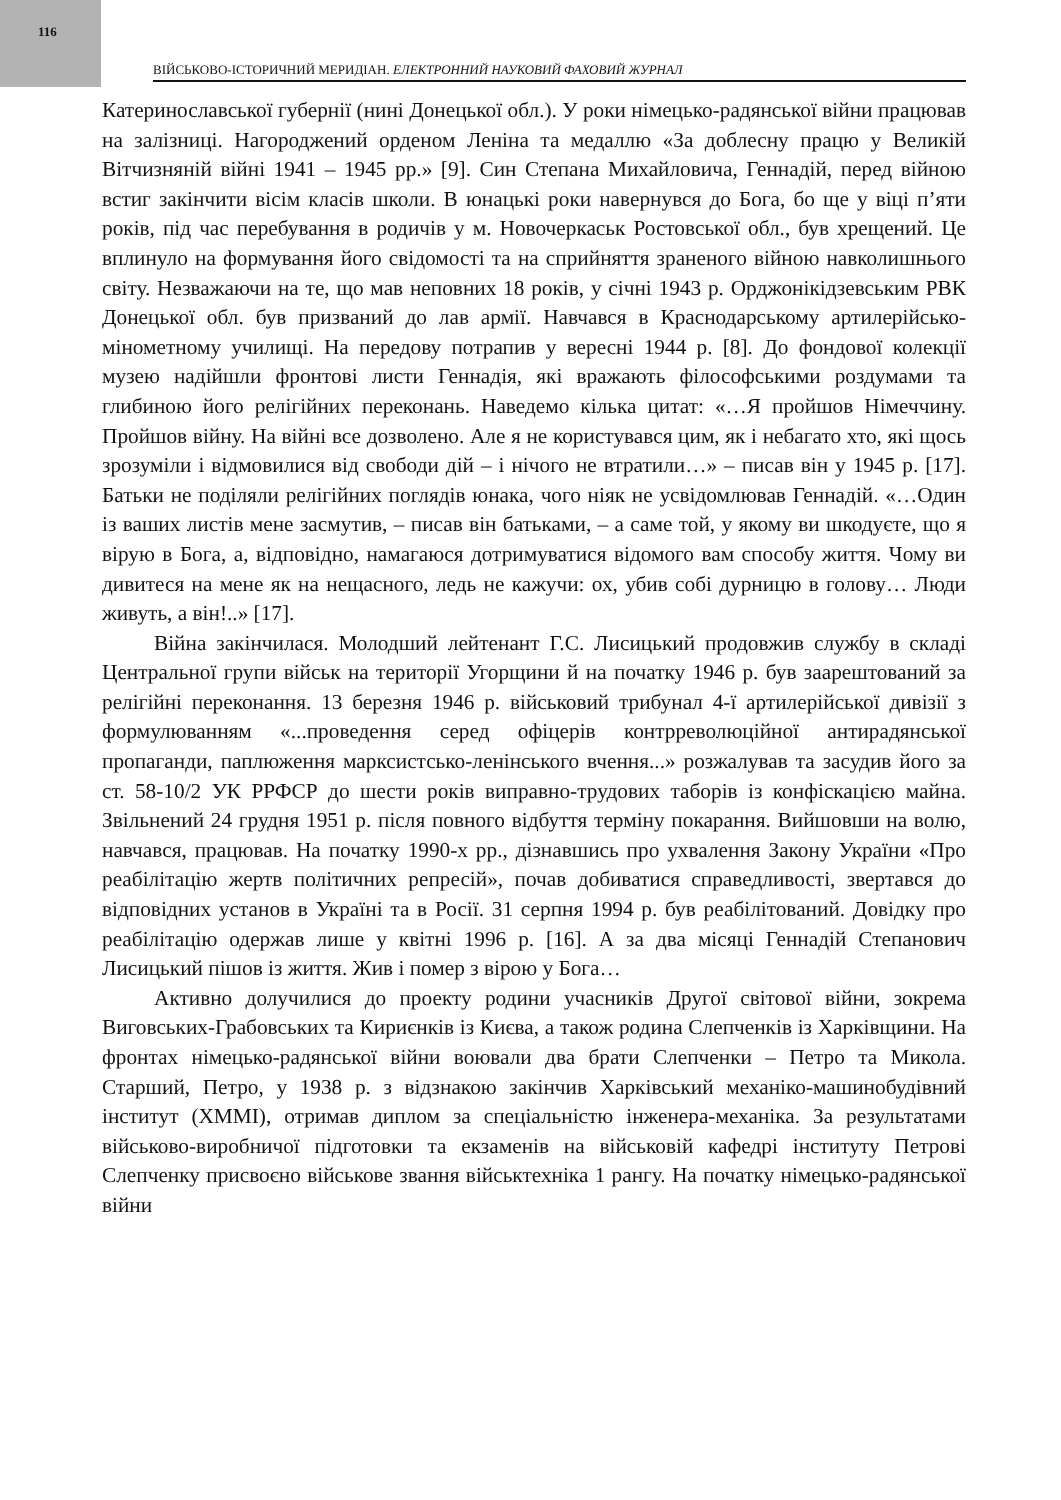116
ВІЙСЬКОВО-ІСТОРИЧНИЙ МЕРИДІАН. ЕЛЕКТРОННИЙ НАУКОВИЙ ФАХОВИЙ ЖУРНАЛ
Катеринославської губернії (нині Донецької обл.). У роки німецько-радянської війни працював на залізниці. Нагороджений орденом Леніна та медаллю «За доблесну працю у Великій Вітчизняній війні 1941 – 1945 рр.» [9]. Син Степана Михайловича, Геннадій, перед війною встиг закінчити вісім класів школи. В юнацькі роки навернувся до Бога, бо ще у віці п’яти років, під час перебування в родичів у м. Новочеркаськ Ростовської обл., був хрещений. Це вплинуло на формування його свідомості та на сприйняття зраненого війною навколишнього світу. Незважаючи на те, що мав неповних 18 років, у січні 1943 р. Орджонікідзевським РВК Донецької обл. був призваний до лав армії. Навчався в Краснодарському артилерійсько-мінометному училищі. На передову потрапив у вересні 1944 р. [8]. До фондової колекції музею надійшли фронтові листи Геннадія, які вражають філософськими роздумами та глибиною його релігійних переконань. Наведемо кілька цитат: «…Я пройшов Німеччину. Пройшов війну. На війні все дозволено. Але я не користувався цим, як і небагато хто, які щось зрозуміли і відмовилися від свободи дій – і нічого не втратили…» – писав він у 1945 р. [17]. Батьки не поділяли релігійних поглядів юнака, чого ніяк не усвідомлював Геннадій. «…Один із ваших листів мене засмутив, – писав він батьками, – а саме той, у якому ви шкодуєте, що я вірую в Бога, а, відповідно, намагаюся дотримуватися відомого вам способу життя. Чому ви дивитеся на мене як на нещасного, ледь не кажучи: ох, убив собі дурницю в голову… Люди живуть, а він!..» [17].
Війна закінчилася. Молодший лейтенант Г.С. Лисицький продовжив службу в складі Центральної групи військ на території Угорщини й на початку 1946 р. був заарештований за релігійні переконання. 13 березня 1946 р. військовий трибунал 4-ї артилерійської дивізії з формулюванням «...проведення серед офіцерів контрреволюційної антирадянської пропаганди, паплюження марксистсько-ленінського вчення...» розжалував та засудив його за ст. 58-10/2 УК РРФСР до шести років виправно-трудових таборів із конфіскацією майна. Звільнений 24 грудня 1951 р. після повного відбуття терміну покарання. Вийшовши на волю, навчався, працював. На початку 1990-х рр., дізнавшись про ухвалення Закону України «Про реабілітацію жертв політичних репресій», почав добиватися справедливості, звертався до відповідних установ в Україні та в Росії. 31 серпня 1994 р. був реабілітований. Довідку про реабілітацію одержав лише у квітні 1996 р. [16]. А за два місяці Геннадій Степанович Лисицький пішов із життя. Жив і помер з вірою у Бога…
Активно долучилися до проекту родини учасників Другої світової війни, зокрема Виговських-Грабовських та Кириєнків із Києва, а також родина Слепченків із Харківщини. На фронтах німецько-радянської війни воювали два брати Слепченки – Петро та Микола. Старший, Петро, у 1938 р. з відзнакою закінчив Харківський механіко-машинобудівний інститут (ХММІ), отримав диплом за спеціальністю інженера-механіка. За результатами військово-виробничої підготовки та екзаменів на військовій кафедрі інституту Петрові Слепченку присвоєно військове звання військтехніка 1 рангу. На початку німецько-радянської війни